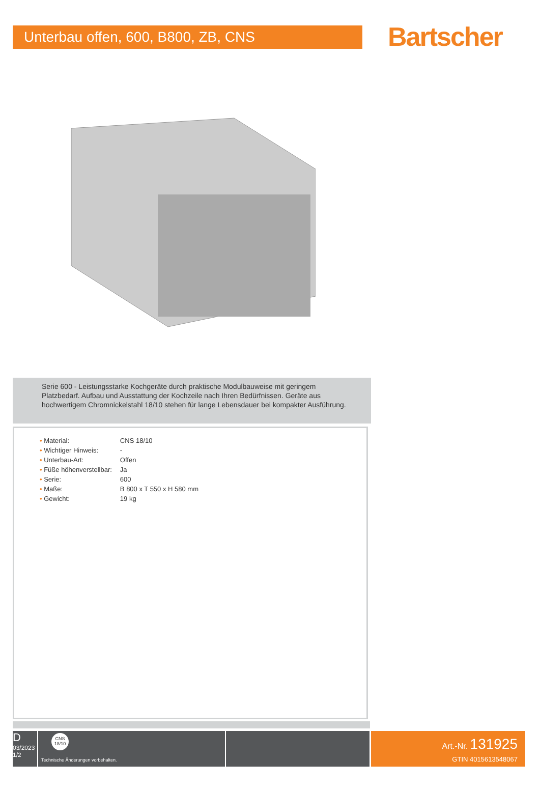Unterbau offen, 600, B800, ZB, CNS
Bartscher
Serie 600 - Leistungsstarke Kochgeräte durch praktische Modulbauweise mit geringem Platzbedarf. Aufbau und Ausstattung der Kochzeile nach Ihren Bedürfnissen. Geräte aus hochwertigem Chromnickelstahl 18/10 stehen für lange Lebensdauer bei kompakter Ausführung.
| • Material: | CNS 18/10 |
| • Wichtiger Hinweis: | - |
| • Unterbau-Art: | Offen |
| • Füße höhenverstellbar: | Ja |
| • Serie: | 600 |
| • Maße: | B 800 x T 550 x H 580 mm |
| • Gewicht: | 19 kg |
D
03/2023
1/2
CNS
18/10
Technische Änderungen vorbehalten.
Art.-Nr. 131925
GTIN 4015613548067